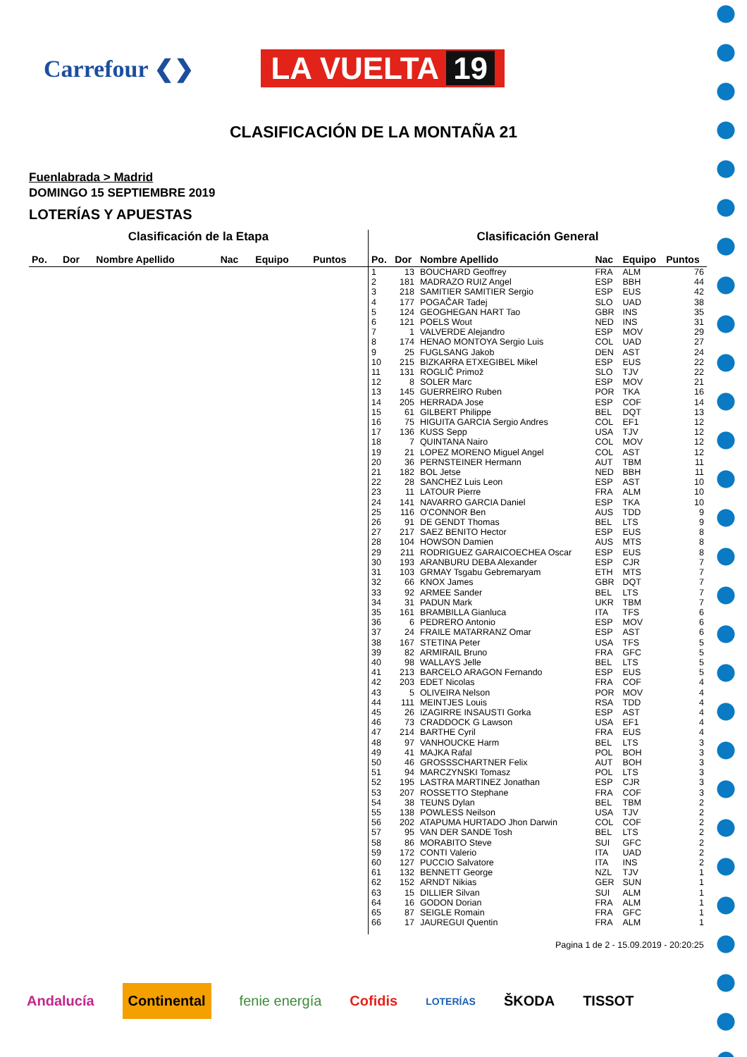Carrefour ❮❯
LA VUELTA 19
CLASIFICACIÓN DE LA MONTAÑA 21
Fuenlabrada > Madrid
DOMINGO 15 SEPTIEMBRE 2019
LOTERÍAS Y APUESTAS
Clasificación de la Etapa
| Po. | Dor | Nombre Apellido | Nac | Equipo | Puntos |
| --- | --- | --- | --- | --- | --- |
Clasificación General
| Po. | Dor | Nombre Apellido | Nac | Equipo | Puntos |
| --- | --- | --- | --- | --- | --- |
| 1 | 13 | BOUCHARD Geoffrey | FRA | ALM | 76 |
| 2 | 181 | MADRAZO RUIZ Angel | ESP | BBH | 44 |
| 3 | 218 | SAMITIER SAMITIER Sergio | ESP | EUS | 42 |
| 4 | 177 | POGAČAR Tadej | SLO | UAD | 38 |
| 5 | 124 | GEOGHEGAN HART Tao | GBR | INS | 35 |
| 6 | 121 | POELS Wout | NED | INS | 31 |
| 7 | 1 | VALVERDE Alejandro | ESP | MOV | 29 |
| 8 | 174 | HENAO MONTOYA Sergio Luis | COL | UAD | 27 |
| 9 | 25 | FUGLSANG Jakob | DEN | AST | 24 |
| 10 | 215 | BIZKARRA ETXEGIBEL Mikel | ESP | EUS | 22 |
| 11 | 131 | ROGLIČ Primož | SLO | TJV | 22 |
| 12 | 8 | SOLER Marc | ESP | MOV | 21 |
| 13 | 145 | GUERREIRO Ruben | POR | TKA | 16 |
| 14 | 205 | HERRADA Jose | ESP | COF | 14 |
| 15 | 61 | GILBERT Philippe | BEL | DQT | 13 |
| 16 | 75 | HIGUITA GARCIA Sergio Andres | COL | EF1 | 12 |
| 17 | 136 | KUSS Sepp | USA | TJV | 12 |
| 18 | 7 | QUINTANA Nairo | COL | MOV | 12 |
| 19 | 21 | LOPEZ MORENO Miguel Angel | COL | AST | 12 |
| 20 | 36 | PERNSTEINER Hermann | AUT | TBM | 11 |
| 21 | 182 | BOL Jetse | NED | BBH | 11 |
| 22 | 28 | SANCHEZ Luis Leon | ESP | AST | 10 |
| 23 | 11 | LATOUR Pierre | FRA | ALM | 10 |
| 24 | 141 | NAVARRO GARCIA Daniel | ESP | TKA | 10 |
| 25 | 116 | O'CONNOR Ben | AUS | TDD | 9 |
| 26 | 91 | DE GENDT Thomas | BEL | LTS | 9 |
| 27 | 217 | SAEZ BENITO Hector | ESP | EUS | 8 |
| 28 | 104 | HOWSON Damien | AUS | MTS | 8 |
| 29 | 211 | RODRIGUEZ GARAICOECHEA Oscar | ESP | EUS | 8 |
| 30 | 193 | ARANBURU DEBA Alexander | ESP | CJR | 7 |
| 31 | 103 | GRMAY Tsgabu Gebremaryam | ETH | MTS | 7 |
| 32 | 66 | KNOX James | GBR | DQT | 7 |
| 33 | 92 | ARMEE Sander | BEL | LTS | 7 |
| 34 | 31 | PADUN Mark | UKR | TBM | 7 |
| 35 | 161 | BRAMBILLA Gianluca | ITA | TFS | 6 |
| 36 | 6 | PEDRERO Antonio | ESP | MOV | 6 |
| 37 | 24 | FRAILE MATARRANZ Omar | ESP | AST | 6 |
| 38 | 167 | STETINA Peter | USA | TFS | 5 |
| 39 | 82 | ARMIRAIL Bruno | FRA | GFC | 5 |
| 40 | 98 | WALLAYS Jelle | BEL | LTS | 5 |
| 41 | 213 | BARCELO ARAGON Fernando | ESP | EUS | 5 |
| 42 | 203 | EDET Nicolas | FRA | COF | 4 |
| 43 | 5 | OLIVEIRA Nelson | POR | MOV | 4 |
| 44 | 111 | MEINTJES Louis | RSA | TDD | 4 |
| 45 | 26 | IZAGIRRE INSAUSTI Gorka | ESP | AST | 4 |
| 46 | 73 | CRADDOCK G Lawson | USA | EF1 | 4 |
| 47 | 214 | BARTHE Cyril | FRA | EUS | 4 |
| 48 | 97 | VANHOUCKE Harm | BEL | LTS | 3 |
| 49 | 41 | MAJKA Rafal | POL | BOH | 3 |
| 50 | 46 | GROSSSCHARTNER Felix | AUT | BOH | 3 |
| 51 | 94 | MARCZYNSKI Tomasz | POL | LTS | 3 |
| 52 | 195 | LASTRA MARTINEZ Jonathan | ESP | CJR | 3 |
| 53 | 207 | ROSSETTO Stephane | FRA | COF | 3 |
| 54 | 38 | TEUNS Dylan | BEL | TBM | 2 |
| 55 | 138 | POWLESS Neilson | USA | TJV | 2 |
| 56 | 202 | ATAPUMA HURTADO Jhon Darwin | COL | COF | 2 |
| 57 | 95 | VAN DER SANDE Tosh | BEL | LTS | 2 |
| 58 | 86 | MORABITO Steve | SUI | GFC | 2 |
| 59 | 172 | CONTI Valerio | ITA | UAD | 2 |
| 60 | 127 | PUCCIO Salvatore | ITA | INS | 2 |
| 61 | 132 | BENNETT George | NZL | TJV | 1 |
| 62 | 152 | ARNDT Nikias | GER | SUN | 1 |
| 63 | 15 | DILLIER Silvan | SUI | ALM | 1 |
| 64 | 16 | GODON Dorian | FRA | ALM | 1 |
| 65 | 87 | SEIGLE Romain | FRA | GFC | 1 |
| 66 | 17 | JAUREGUI Quentin | FRA | ALM | 1 |
Pagina 1 de 2 - 15.09.2019 - 20:20:25
Andalucía Continental fenie energía Cofidis LOTERÍAS ŠKODA TISSOT